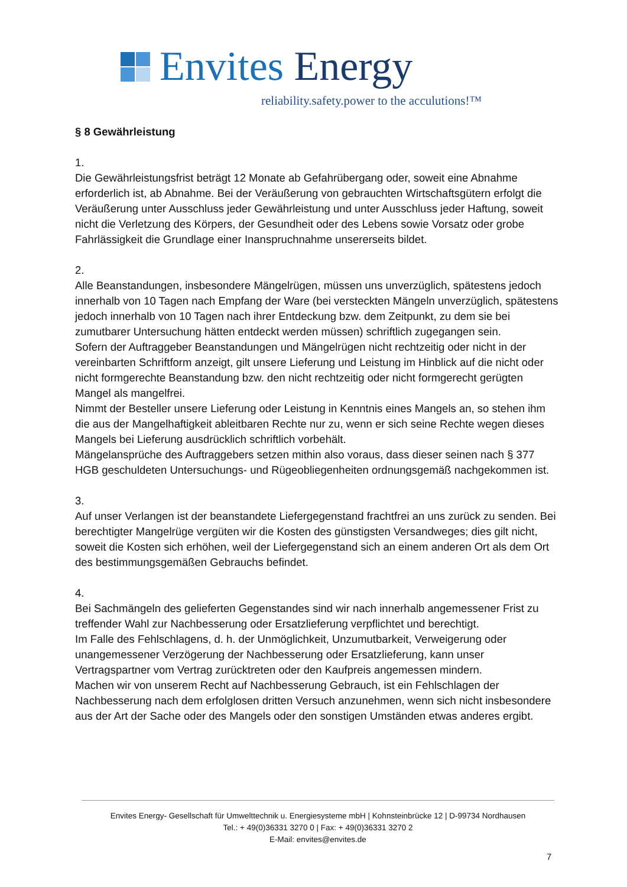Envites Energy
reliability.safety.power to the acculutions!™
§ 8 Gewährleistung
1.
Die Gewährleistungsfrist beträgt 12 Monate ab Gefahrübergang oder, soweit eine Abnahme erforderlich ist, ab Abnahme. Bei der Veräußerung von gebrauchten Wirtschaftsgütern erfolgt die Veräußerung unter Ausschluss jeder Gewährleistung und unter Ausschluss jeder Haftung, soweit nicht die Verletzung des Körpers, der Gesundheit oder des Lebens sowie Vorsatz oder grobe Fahrlässigkeit die Grundlage einer Inanspruchnahme unsererseits bildet.
2.
Alle Beanstandungen, insbesondere Mängelrügen, müssen uns unverzüglich, spätestens jedoch innerhalb von 10 Tagen nach Empfang der Ware (bei versteckten Mängeln unverzüglich, spätestens jedoch innerhalb von 10 Tagen nach ihrer Entdeckung bzw. dem Zeitpunkt, zu dem sie bei zumutbarer Untersuchung hätten entdeckt werden müssen) schriftlich zugegangen sein.
Sofern der Auftraggeber Beanstandungen und Mängelrügen nicht rechtzeitig oder nicht in der vereinbarten Schriftform anzeigt, gilt unsere Lieferung und Leistung im Hinblick auf die nicht oder nicht formgerechte Beanstandung bzw. den nicht rechtzeitig oder nicht formgerecht gerügten Mangel als mangelfrei.
Nimmt der Besteller unsere Lieferung oder Leistung in Kenntnis eines Mangels an, so stehen ihm die aus der Mangelhaftigkeit ableitbaren Rechte nur zu, wenn er sich seine Rechte wegen dieses Mangels bei Lieferung ausdrücklich schriftlich vorbehält.
Mängelansprüche des Auftraggebers setzen mithin also voraus, dass dieser seinen nach § 377 HGB geschuldeten Untersuchungs- und Rügeobliegenheiten ordnungsgemäß nachgekommen ist.
3.
Auf unser Verlangen ist der beanstandete Liefergegenstand frachtfrei an uns zurück zu senden. Bei berechtigter Mangelrüge vergüten wir die Kosten des günstigsten Versandweges; dies gilt nicht, soweit die Kosten sich erhöhen, weil der Liefergegenstand sich an einem anderen Ort als dem Ort des bestimmungsgemäßen Gebrauchs befindet.
4.
Bei Sachmängeln des gelieferten Gegenstandes sind wir nach innerhalb angemessener Frist zu treffender Wahl zur Nachbesserung oder Ersatzlieferung verpflichtet und berechtigt.
Im Falle des Fehlschlagens, d. h. der Unmöglichkeit, Unzumutbarkeit, Verweigerung oder unangemessener Verzögerung der Nachbesserung oder Ersatzlieferung, kann unser Vertragspartner vom Vertrag zurücktreten oder den Kaufpreis angemessen mindern.
Machen wir von unserem Recht auf Nachbesserung Gebrauch, ist ein Fehlschlagen der Nachbesserung nach dem erfolglosen dritten Versuch anzunehmen, wenn sich nicht insbesondere aus der Art der Sache oder des Mangels oder den sonstigen Umständen etwas anderes ergibt.
Envites Energy- Gesellschaft für Umwelttechnik u. Energiesysteme mbH | Kohnsteinbrücke 12 | D-99734 Nordhausen
Tel.: + 49(0)36331 3270 0 | Fax: + 49(0)36331 3270 2
E-Mail: envites@envites.de
7